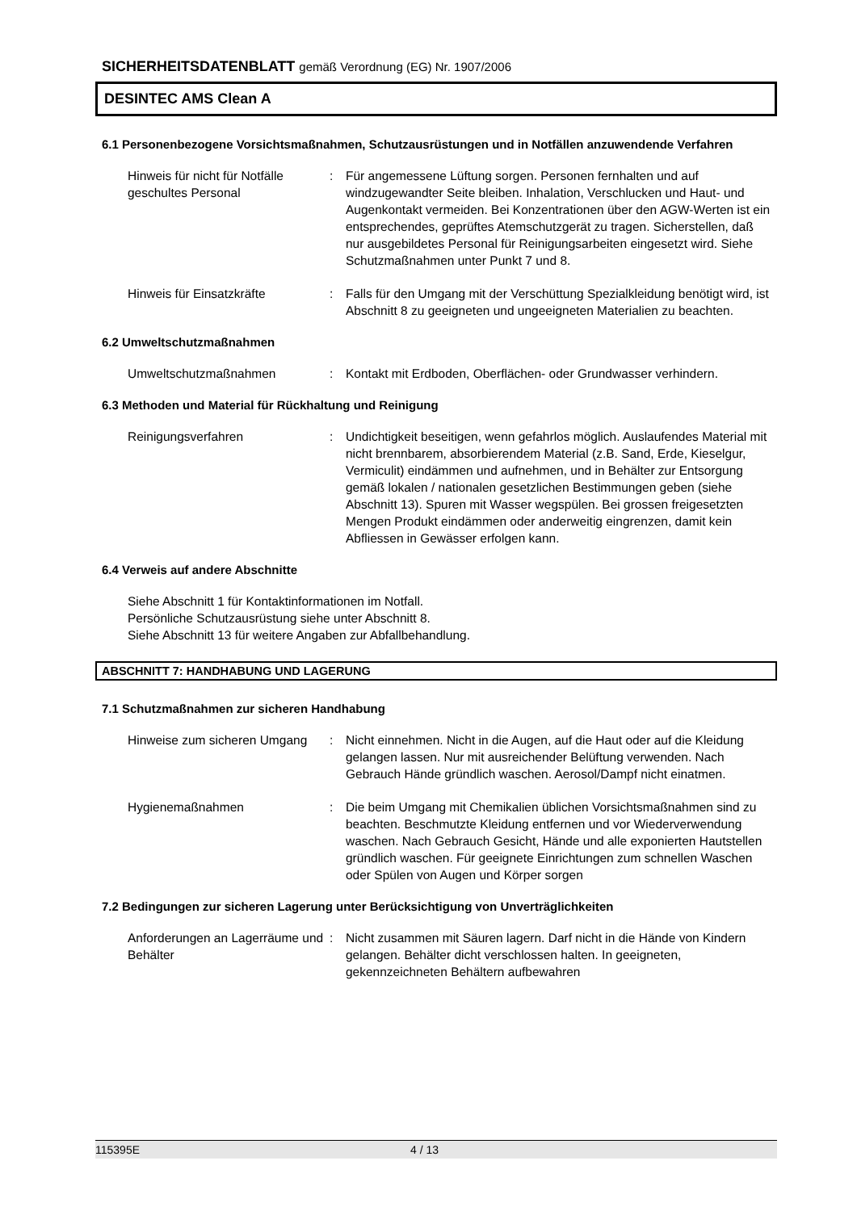SICHERHEITSDATENBLATT gemäß Verordnung (EG) Nr. 1907/2006
DESINTEC AMS Clean A
6.1 Personenbezogene Vorsichtsmaßnahmen, Schutzausrüstungen und in Notfällen anzuwendende Verfahren
Hinweis für nicht für Notfälle geschultes Personal
: Für angemessene Lüftung sorgen. Personen fernhalten und auf windzugewandter Seite bleiben. Inhalation, Verschlucken und Haut- und Augenkontakt vermeiden. Bei Konzentrationen über den AGW-Werten ist ein entsprechendes, geprüftes Atemschutzgerät zu tragen. Sicherstellen, daß nur ausgebildetes Personal für Reinigungsarbeiten eingesetzt wird. Siehe Schutzmaßnahmen unter Punkt 7 und 8.
Hinweis für Einsatzkräfte : Falls für den Umgang mit der Verschüttung Spezialkleidung benötigt wird, ist Abschnitt 8 zu geeigneten und ungeeigneten Materialien zu beachten.
6.2 Umweltschutzmaßnahmen
Umweltschutzmaßnahmen : Kontakt mit Erdboden, Oberflächen- oder Grundwasser verhindern.
6.3 Methoden und Material für Rückhaltung und Reinigung
Reinigungsverfahren : Undichtigkeit beseitigen, wenn gefahrlos möglich. Auslaufendes Material mit nicht brennbarem, absorbierendem Material (z.B. Sand, Erde, Kieselgur, Vermiculit) eindämmen und aufnehmen, und in Behälter zur Entsorgung gemäß lokalen / nationalen gesetzlichen Bestimmungen geben (siehe Abschnitt 13). Spuren mit Wasser wegspülen. Bei grossen freigesetzten Mengen Produkt eindämmen oder anderweitig eingrenzen, damit kein Abfliessen in Gewässer erfolgen kann.
6.4 Verweis auf andere Abschnitte
Siehe Abschnitt 1 für Kontaktinformationen im Notfall.
Persönliche Schutzausrüstung siehe unter Abschnitt 8.
Siehe Abschnitt 13 für weitere Angaben zur Abfallbehandlung.
ABSCHNITT 7: HANDHABUNG UND LAGERUNG
7.1 Schutzmaßnahmen zur sicheren Handhabung
Hinweise zum sicheren Umgang
: Nicht einnehmen. Nicht in die Augen, auf die Haut oder auf die Kleidung gelangen lassen. Nur mit ausreichender Belüftung verwenden. Nach Gebrauch Hände gründlich waschen. Aerosol/Dampf nicht einatmen.
Hygienemaßnahmen : Die beim Umgang mit Chemikalien üblichen Vorsichtsmaßnahmen sind zu beachten. Beschmutzte Kleidung entfernen und vor Wiederverwendung waschen. Nach Gebrauch Gesicht, Hände und alle exponierten Hautstellen gründlich waschen. Für geeignete Einrichtungen zum schnellen Waschen oder Spülen von Augen und Körper sorgen
7.2 Bedingungen zur sicheren Lagerung unter Berücksichtigung von Unverträglichkeiten
Anforderungen an Lagerräume und Behälter
: Nicht zusammen mit Säuren lagern. Darf nicht in die Hände von Kindern gelangen. Behälter dicht verschlossen halten. In geeigneten, gekennzeichneten Behältern aufbewahren
115395E 4 / 13